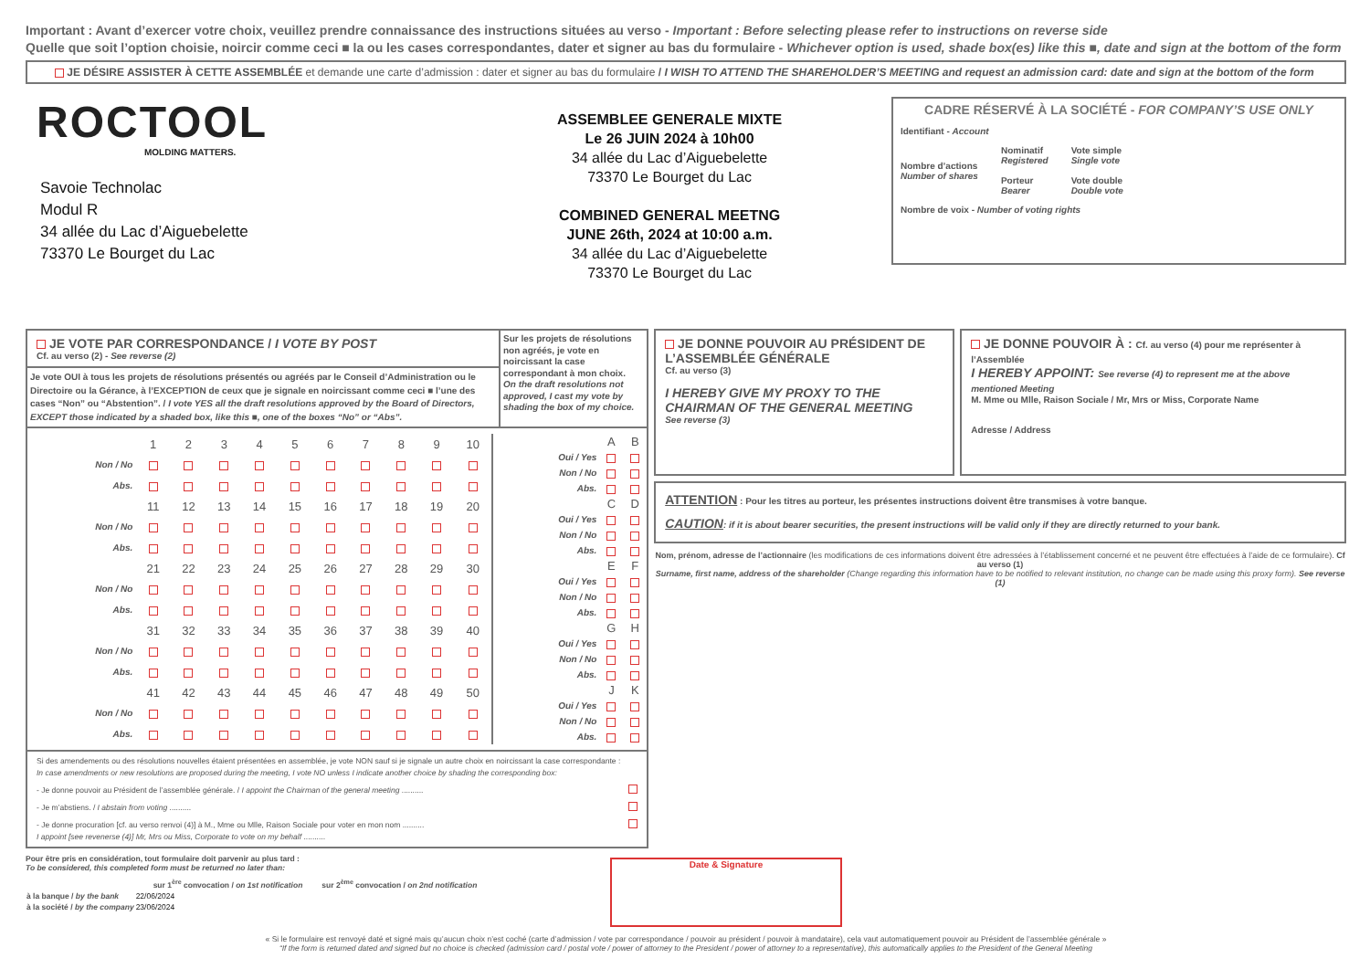Important : Avant d’exercer votre choix, veuillez prendre connaissance des instructions situées au verso - Important : Before selecting please refer to instructions on reverse side
Quelle que soit l’option choisie, noircir comme ceci ■ la ou les cases correspondantes, dater et signer au bas du formulaire - Whichever option is used, shade box(es) like this ■, date and sign at the bottom of the form
JE DÉSIRE ASSISTER À CETTE ASSEMBLÉE et demande une carte d’admission : dater et signer au bas du formulaire / I WISH TO ATTEND THE SHAREHOLDER’S MEETING and request an admission card: date and sign at the bottom of the form
ROCTOOL
MOLDING MATTERS.
Savoie Technolac
Modul R
34 allée du Lac d’Aiguebelette
73370 Le Bourget du Lac
ASSEMBLEE GENERALE MIXTE
Le 26 JUIN 2024 à 10h00
34 allée du Lac d’Aiguebelette
73370 Le Bourget du Lac
COMBINED GENERAL MEETNG
JUNE 26th, 2024 at 10:00 a.m.
34 allée du Lac d’Aiguebelette
73370 Le Bourget du Lac
CADRE RÉSERVÉ À LA SOCIÉTÉ - FOR COMPANY’S USE ONLY
Identifiant - Account
Nombre d’actions
Number of shares
Nominatif
Registered
Porteur
Bearer
Vote simple
Single vote
Vote double
Double vote
Nombre de voix - Number of voting rights
JE VOTE PAR CORRESPONDANCE / I VOTE BY POST
Cf. au verso (2) - See reverse (2)
Je vote OUI à tous les projets de résolutions présentés ou agréés par le Conseil d’Administration ou le Directoire ou la Gérance, à l’EXCEPTION de ceux que je signale en noircissant comme ceci ■ l’une des cases “Non” ou “Abstention”. / I vote YES all the draft resolutions approved by the Board of Directors, EXCEPT those indicated by a shaded box, like this ■, one of the boxes “No” or “Abs”.
Sur les projets de résolutions non agréés, je vote en noircissant la case correspondant à mon choix.
On the draft resolutions not approved, I cast my vote by shading the box of my choice.
| | 1 | 2 | 3 | 4 | 5 | 6 | 7 | 8 | 9 | 10 |
| Non / No | | | | | | | | | | |
| Abs. | | | | | | | | | | |
| | 11 | 12 | 13 | 14 | 15 | 16 | 17 | 18 | 19 | 20 |
| Non / No | | | | | | | | | | |
| Abs. | | | | | | | | | | |
| | 21 | 22 | 23 | 24 | 25 | 26 | 27 | 28 | 29 | 30 |
| Non / No | | | | | | | | | | |
| Abs. | | | | | | | | | | |
| | 31 | 32 | 33 | 34 | 35 | 36 | 37 | 38 | 39 | 40 |
| Non / No | | | | | | | | | | |
| Abs. | | | | | | | | | | |
| | 41 | 42 | 43 | 44 | 45 | 46 | 47 | 48 | 49 | 50 |
| Non / No | | | | | | | | | | |
| Abs. | | | | | | | | | | |
| | A | B |
| Oui / Yes | | |
| Non / No | | |
| Abs. | | |
| | C | D |
| Oui / Yes | | |
| Non / No | | |
| Abs. | | |
| | E | F |
| Oui / Yes | | |
| Non / No | | |
| Abs. | | |
| | G | H |
| Oui / Yes | | |
| Non / No | | |
| Abs. | | |
| | J | K |
| Oui / Yes | | |
| Non / No | | |
| Abs. | | |
Si des amendements ou des résolutions nouvelles étaient présentées en assemblée, je vote NON sauf si je signale un autre choix en noircissant la case correspondante :
In case amendments or new resolutions are proposed during the meeting, I vote NO unless I indicate another choice by shading the corresponding box:
- Je donne pouvoir au Président de l’assemblée générale. / I appoint the Chairman of the general meeting ..........
- Je m’abstiens. / I abstain from voting ..........
- Je donne procuration [cf. au verso renvoi (4)] à M., Mme ou Mlle, Raison Sociale pour voter en mon nom ..........
I appoint [see revenerse (4)] Mr, Mrs ou Miss, Corporate to vote on my behalf ..........
JE DONNE POUVOIR AU PRÉSIDENT DE L’ASSEMBLÉE GÉNÉRALE
Cf. au verso (3)
I HEREBY GIVE MY PROXY TO THE CHAIRMAN OF THE GENERAL MEETING
See reverse (3)
JE DONNE POUVOIR À : Cf. au verso (4) pour me représenter à l’Assemblée
I HEREBY APPOINT: See reverse (4) to represent me at the above mentioned Meeting
M. Mme ou Mlle, Raison Sociale / Mr, Mrs or Miss, Corporate Name
Adresse / Address
ATTENTION : Pour les titres au porteur, les présentes instructions doivent être transmises à votre banque.
CAUTION: if it is about bearer securities, the present instructions will be valid only if they are directly returned to your bank.
Nom, prénom, adresse de l’actionnaire (les modifications de ces informations doivent être adressées à l’établissement concerné et ne peuvent être effectuées à l’aide de ce formulaire). Cf au verso (1)
Surname, first name, address of the shareholder (Change regarding this information have to be notified to relevant institution, no change can be made using this proxy form). See reverse (1)
Pour être pris en considération, tout formulaire doit parvenir au plus tard :
To be considered, this completed form must be returned no later than:
| | sur 1<sup>ère</sup> convocation / on 1st notification | sur 2<sup>ème</sup> convocation / on 2nd notification |
| --- | --- | --- |
| à la banque / by the bank | 22/06/2024 | |
| à la société / by the company | 23/06/2024 | |
Date & Signature
« Si le formulaire est renvoyé daté et signé mais qu’aucun choix n’est coché (carte d’admission / vote par correspondance / pouvoir au président / pouvoir à mandataire), cela vaut automatiquement pouvoir au Président de l’assemblée générale »
“If the form is returned dated and signed but no choice is checked (admission card / postal vote / power of attorney to the President / power of attorney to a representative), this automatically applies to the President of the General Meeting